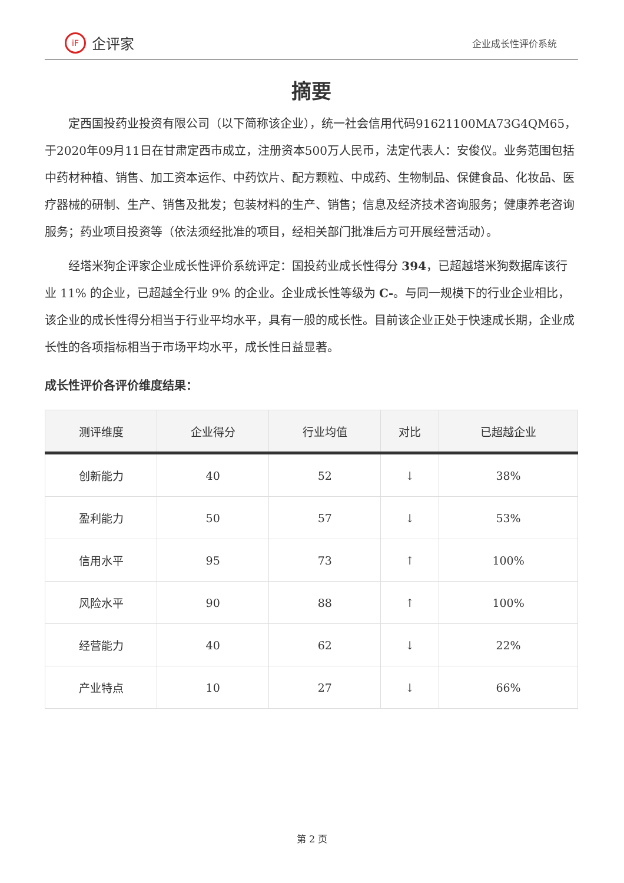iF 企评家
企业成长性评价系统
摘要
定西国投药业投资有限公司（以下简称该企业），统一社会信用代码91621100MA73G4QM65，于2020年09月11日在甘肃定西市成立，注册资本500万人民币，法定代表人：安俊仪。业务范围包括中药材种植、销售、加工资本运作、中药饮片、配方颗粒、中成药、生物制品、保健食品、化妆品、医疗器械的研制、生产、销售及批发；包装材料的生产、销售；信息及经济技术咨询服务；健康养老咨询服务；药业项目投资等（依法须经批准的项目，经相关部门批准后方可开展经营活动）。
经塔米狗企评家企业成长性评价系统评定：国投药业成长性得分 394，已超越塔米狗数据库该行业 11% 的企业，已超越全行业 9% 的企业。企业成长性等级为 C-。与同一规模下的行业企业相比，该企业的成长性得分相当于行业平均水平，具有一般的成长性。目前该企业正处于快速成长期，企业成长性的各项指标相当于市场平均水平，成长性日益显著。
成长性评价各评价维度结果：
| 测评维度 | 企业得分 | 行业均值 | 对比 | 已超越企业 |
| --- | --- | --- | --- | --- |
| 创新能力 | 40 | 52 | ↓ | 38% |
| 盈利能力 | 50 | 57 | ↓ | 53% |
| 信用水平 | 95 | 73 | ↑ | 100% |
| 风险水平 | 90 | 88 | ↑ | 100% |
| 经营能力 | 40 | 62 | ↓ | 22% |
| 产业特点 | 10 | 27 | ↓ | 66% |
第 2 页